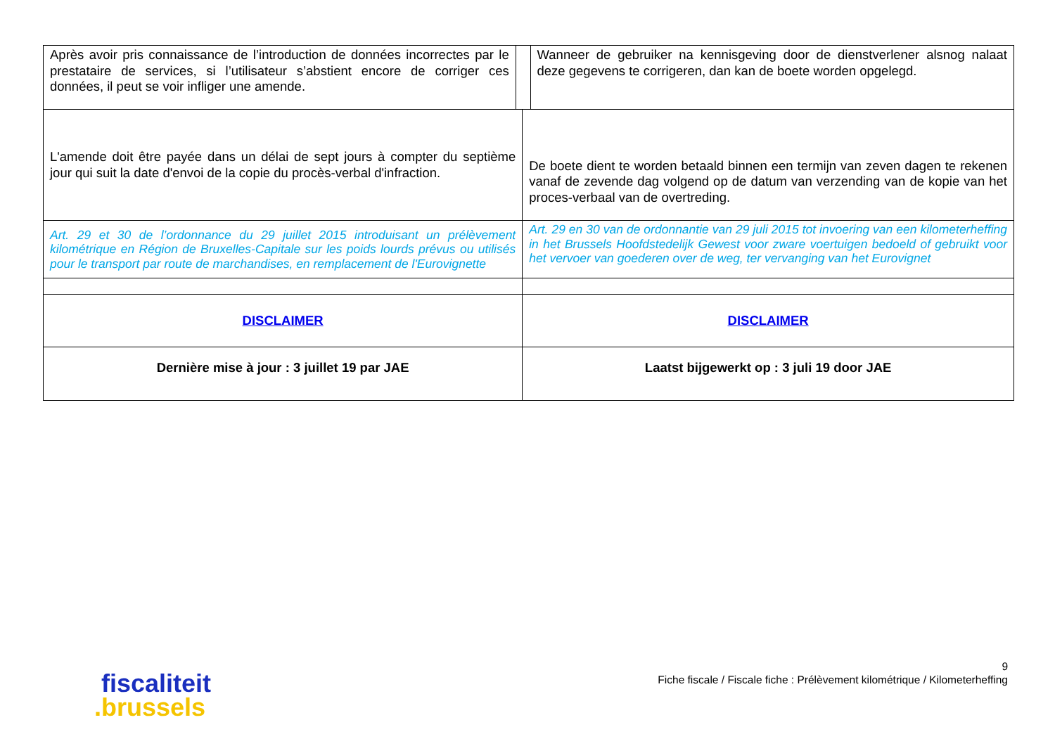| Après avoir pris connaissance de l’introduction de données incorrectes par le prestataire de services, si l’utilisateur s’abstient encore de corriger ces données, il peut se voir infliger une amende. | | | Wanneer de gebruiker na kennisgeving door de dienstverlener alsnog nalaat deze gegevens te corrigeren, dan kan de boete worden opgelegd. |
| L'amende doit être payée dans un délai de sept jours à compter du septième jour qui suit la date d'envoi de la copie du procès-verbal d'infraction. | | De boete dient te worden betaald binnen een termijn van zeven dagen te rekenen vanaf de zevende dag volgend op de datum van verzending van de kopie van het proces-verbaal van de overtreding. | |
| Art. 29 et 30 de l’ordonnance du 29 juillet 2015 introduisant un prélèvement kilométrique en Région de Bruxelles-Capitale sur les poids lourds prévus ou utilisés pour le transport par route de marchandises, en remplacement de l'Eurovignette | | Art. 29 en 30 van de ordonnantie van 29 juli 2015 tot invoering van een kilometerheffing in het Brussels Hoofdstedelijk Gewest voor zware voertuigen bedoeld of gebruikt voor het vervoer van goederen over de weg, ter vervanging van het Eurovignet | |
| DISCLAIMER | | DISCLAIMER | |
| Dernière mise à jour : 3 juillet 19 par JAE | | Laatst bijgewerkt op : 3 juli 19 door JAE | |
fiscaliteit
.brussels
9
Fiche fiscale / Fiscale fiche : Prélèvement kilométrique / Kilometerheffing